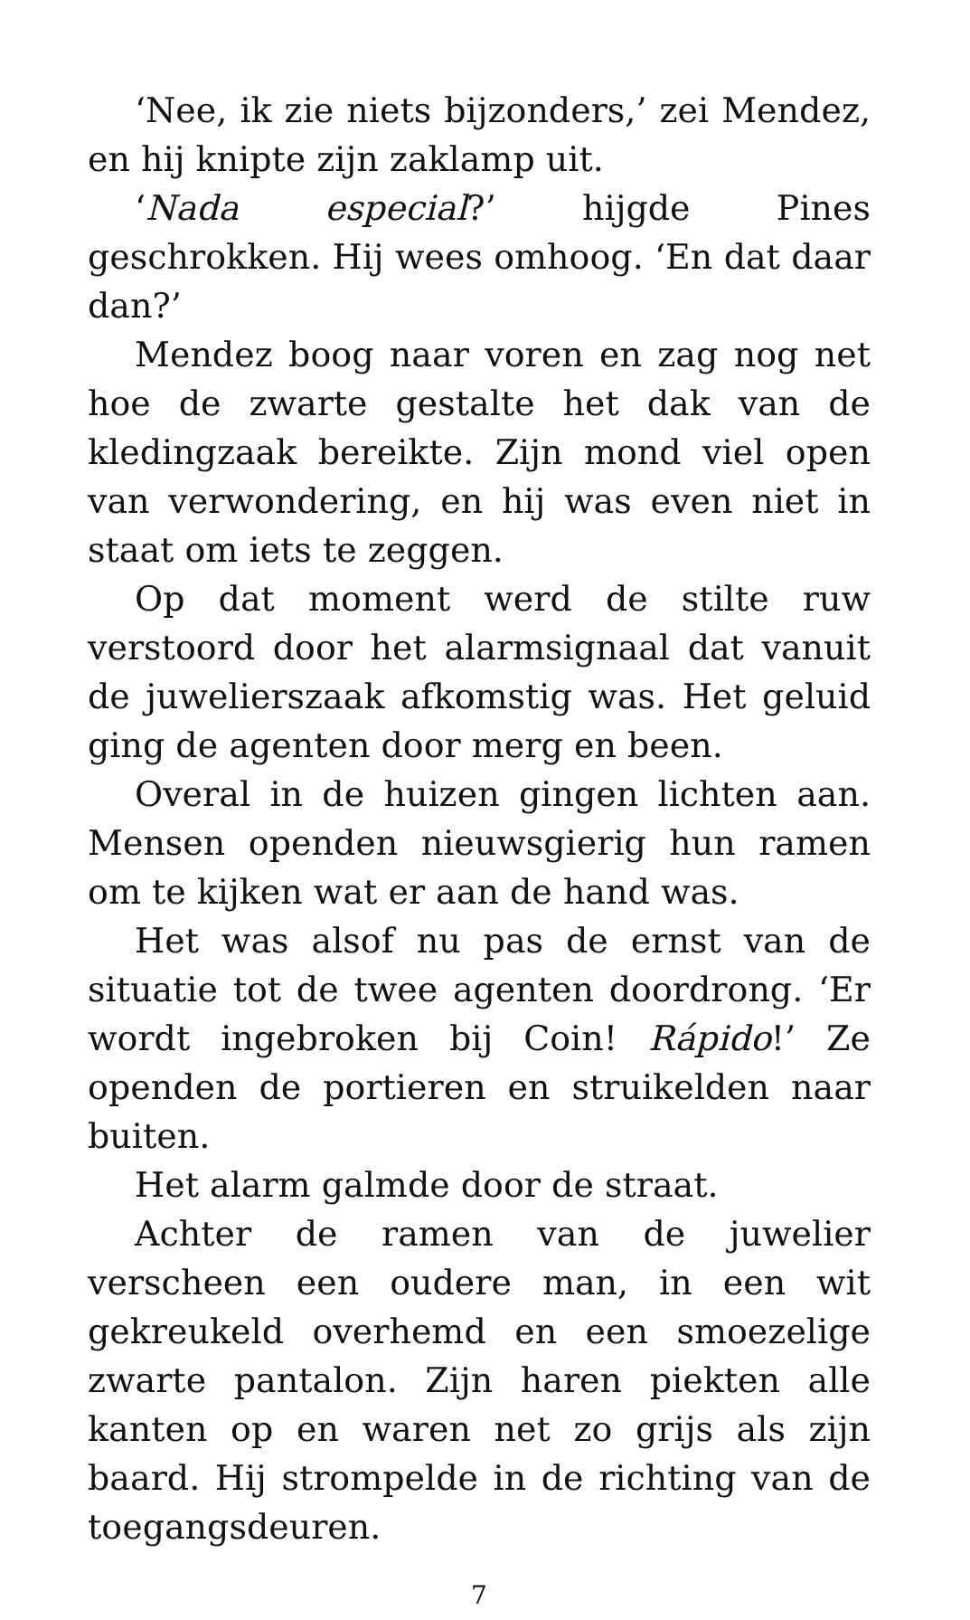‘Nee, ik zie niets bijzonders,’ zei Mendez, en hij knipte zijn zaklamp uit.
‘Nada especial?’ hijgde Pines geschrokken. Hij wees omhoog. ‘En dat daar dan?’
Mendez boog naar voren en zag nog net hoe de zwarte gestalte het dak van de kledingzaak bereikte. Zijn mond viel open van verwondering, en hij was even niet in staat om iets te zeggen.
Op dat moment werd de stilte ruw verstoord door het alarmsignaal dat vanuit de juwelierszaak afkomstig was. Het geluid ging de agenten door merg en been.
Overal in de huizen gingen lichten aan. Mensen openden nieuwsgierig hun ramen om te kijken wat er aan de hand was.
Het was alsof nu pas de ernst van de situatie tot de twee agenten doordrong. ‘Er wordt ingebroken bij Coin! Rápido!’ Ze openden de portieren en struikelden naar buiten.
Het alarm galmde door de straat.
Achter de ramen van de juwelier verscheen een oudere man, in een wit gekreukeld overhemd en een smoezelige zwarte pantalon. Zijn haren piekten alle kanten op en waren net zo grijs als zijn baard. Hij strompelde in de richting van de toegangsdeuren.
7